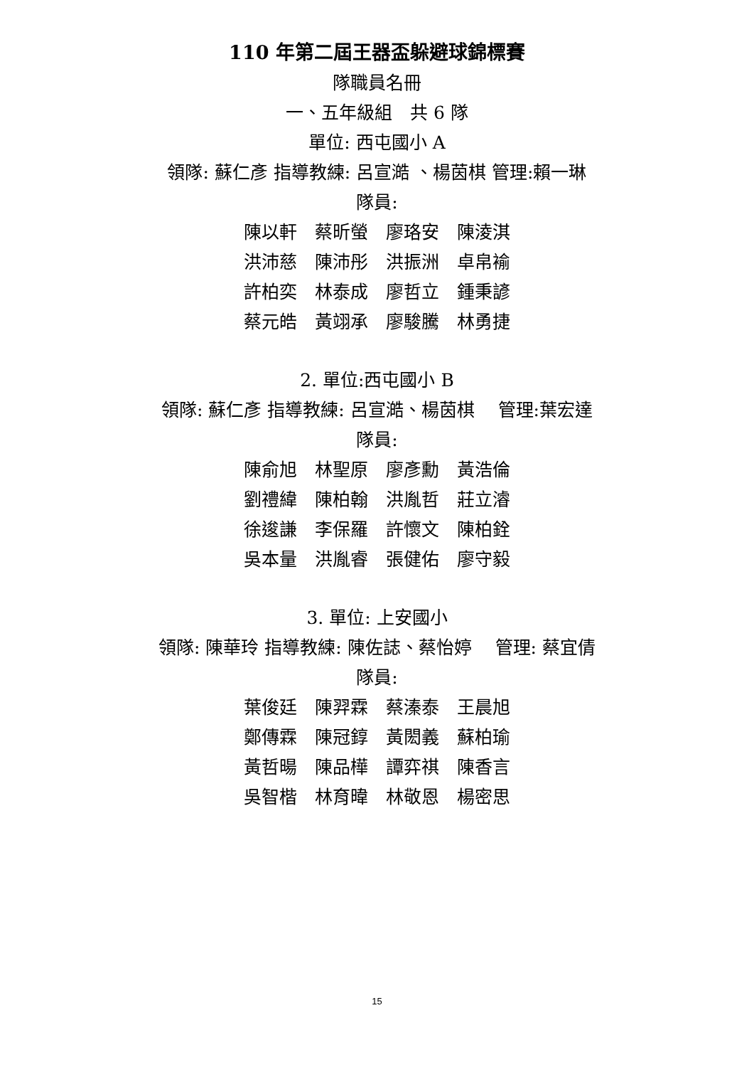110 年第二屆王器盃躲避球錦標賽
隊職員名冊
一、五年級組　共 6 隊
單位: 西屯國小 A
領隊: 蘇仁彥 指導教練: 呂宣澔 、楊茵棋 管理:賴一琳
隊員:
陳以軒　蔡昕螢　廖珞安　陳淩淇
洪沛慈　陳沛彤　洪振洲　卓帛褕
許柏奕　林泰成　廖哲立　鍾秉諺
蔡元皓　黃翊承　廖駿騰　林勇捷
2. 單位:西屯國小 B
領隊: 蘇仁彥 指導教練: 呂宣澔、楊茵棋　 管理:葉宏達
隊員:
陳俞旭　林聖原　廖彥勳　黃浩倫
劉禮緯　陳柏翰　洪胤哲　莊立濬
徐逡謙　李保羅　許懷文　陳柏銓
吳本量　洪胤睿　張健佑　廖守毅
3. 單位: 上安國小
領隊: 陳華玲 指導教練: 陳佐誌、蔡怡婷　 管理: 蔡宜倩
隊員:
葉俊廷　陳羿霖　蔡溱泰　王晨旭
鄭傳霖　陳冠錞　黃閎義　蘇柏瑜
黃哲暘　陳品樺　譚弈祺　陳香言
吳智楷　林育暐　林敬恩　楊密思
15